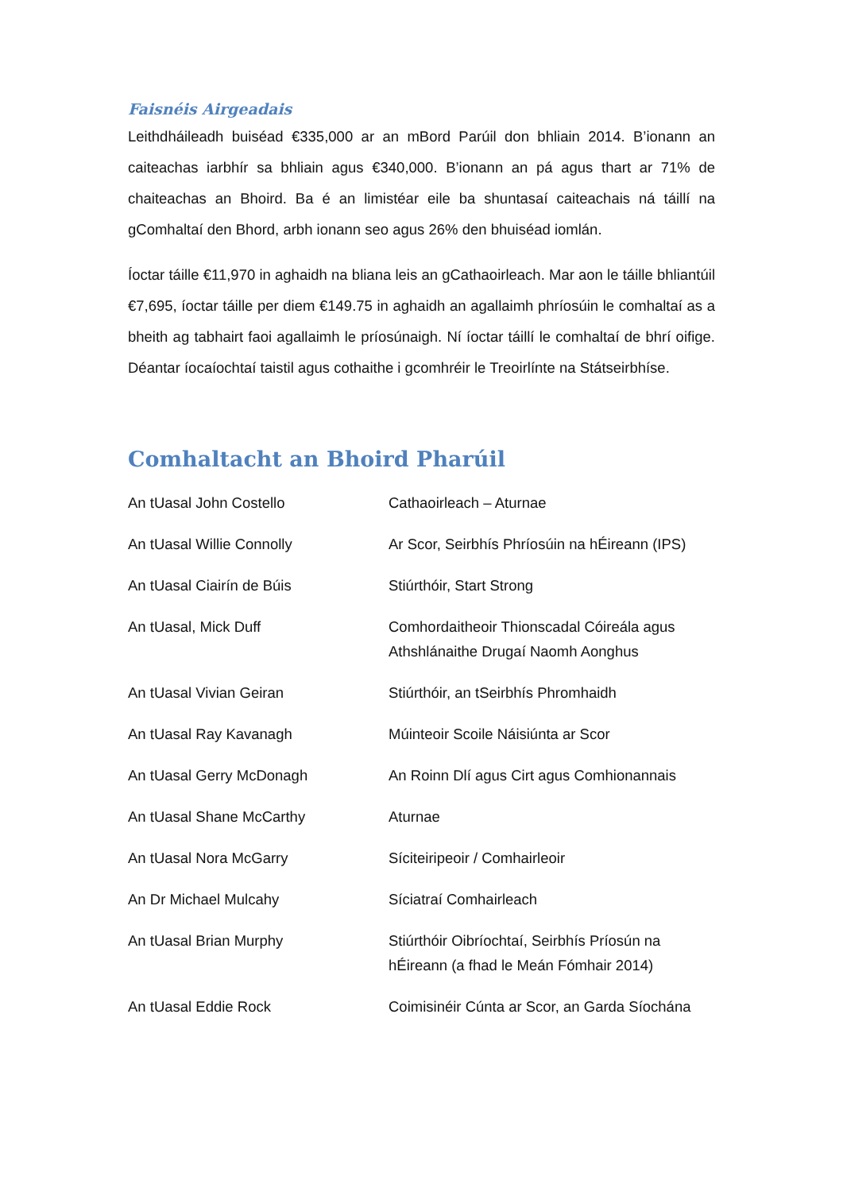Faisnéis Airgeadais
Leithdháileadh buiséad €335,000 ar an mBord Parúil don bhliain 2014. B’ionann an caiteachas iarbhír sa bhliain agus €340,000. B’ionann an pá agus thart ar 71% de chaiteachas an Bhoird. Ba é an limistéar eile ba shuntasaí caiteachais ná táillí na gComhaltaí den Bhord, arbh ionann seo agus 26% den bhuiséad iomlán.
Íoctar táille €11,970 in aghaidh na bliana leis an gCathaoirleach. Mar aon le táille bhliantúil €7,695, íoctar táille per diem €149.75 in aghaidh an agallaimh phríosúin le comhaltaí as a bheith ag tabhairt faoi agallaimh le príosúnaigh. Ní íoctar táillí le comhaltaí de bhrí oifige. Déantar íocaíochtaí taistil agus cothaithe i gcomhréir le Treoirlínte na Státseirbhíse.
Comhaltacht an Bhoird Pharúil
| An tUasal John Costello | Cathaoirleach – Aturnae |
| An tUasal Willie Connolly | Ar Scor, Seirbhís Phríosúin na hÉireann (IPS) |
| An tUasal Ciairín de Búis | Stiúrthóir, Start Strong |
| An tUasal, Mick Duff | Comhordaitheoir Thionscadal Cóireála agus Athshlánaithe Drugaí Naomh Aonghus |
| An tUasal Vivian Geiran | Stiúrthóir, an tSeirbhís Phromhaidh |
| An tUasal Ray Kavanagh | Múinteoir Scoile Náisiúnta ar Scor |
| An tUasal Gerry McDonagh | An Roinn Dlí agus Cirt agus Comhionannais |
| An tUasal Shane McCarthy | Aturnae |
| An tUasal Nora McGarry | Síciteiripeoir / Comhairleoir |
| An Dr Michael Mulcahy | Síciatraí Comhairleach |
| An tUasal Brian Murphy | Stiúrthóir Oibríochtaí, Seirbhís Príosún na hÉireann (a fhad le Meán Fómhair 2014) |
| An tUasal Eddie Rock | Coimisinéir Cúnta ar Scor, an Garda Síochána |